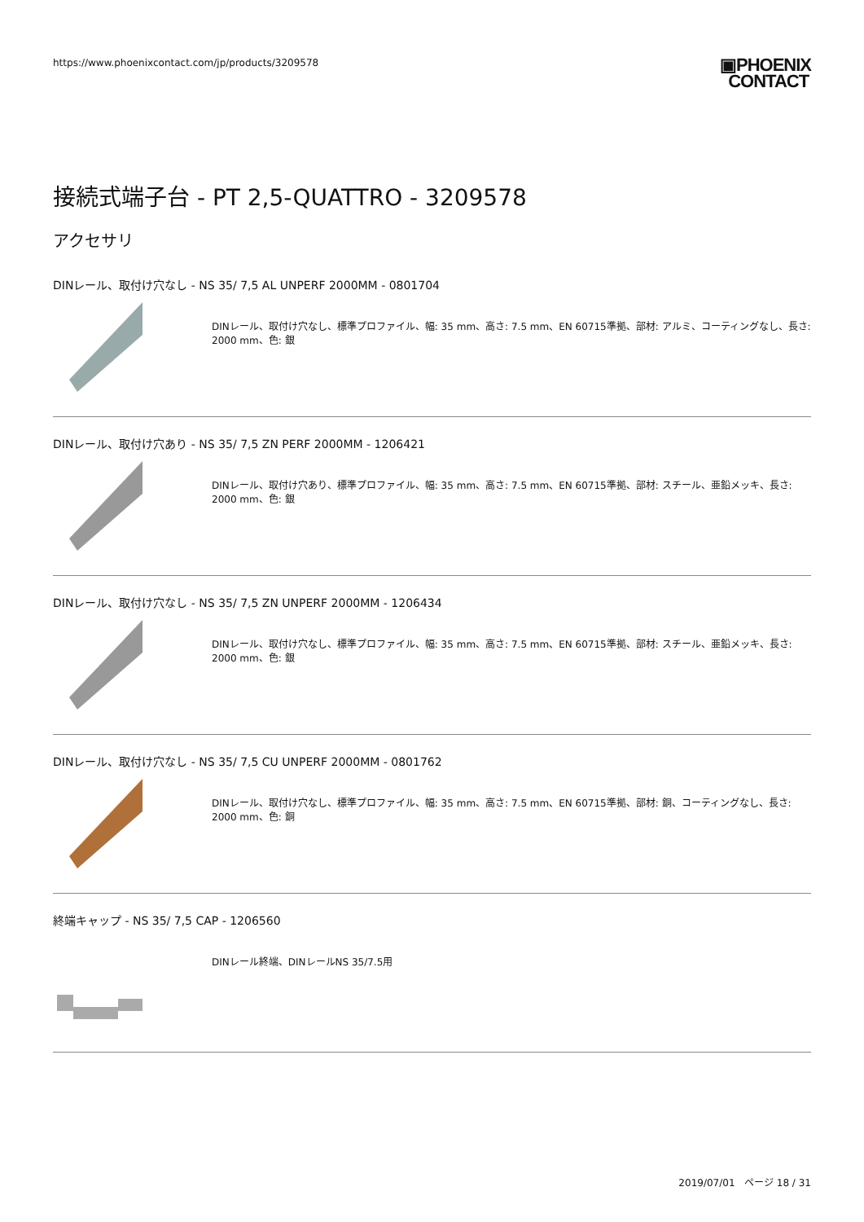https://www.phoenixcontact.com/jp/products/3209578
▣PHOENIX
CONTACT
接続式端子台 - PT 2,5-QUATTRO - 3209578
アクセサリ
DINレール、取付け穴なし - NS 35/ 7,5 AL UNPERF 2000MM - 0801704
DINレール、取付け穴なし、標準プロファイル、幅: 35 mm、高さ: 7.5 mm、EN 60715準拠、部材: アルミ、コーティングなし、長さ: 2000 mm、色: 銀
DINレール、取付け穴あり - NS 35/ 7,5 ZN PERF 2000MM - 1206421
DINレール、取付け穴あり、標準プロファイル、幅: 35 mm、高さ: 7.5 mm、EN 60715準拠、部材: スチール、亜鉛メッキ、長さ: 2000 mm、色: 銀
DINレール、取付け穴なし - NS 35/ 7,5 ZN UNPERF 2000MM - 1206434
DINレール、取付け穴なし、標準プロファイル、幅: 35 mm、高さ: 7.5 mm、EN 60715準拠、部材: スチール、亜鉛メッキ、長さ: 2000 mm、色: 銀
DINレール、取付け穴なし - NS 35/ 7,5 CU UNPERF 2000MM - 0801762
DINレール、取付け穴なし、標準プロファイル、幅: 35 mm、高さ: 7.5 mm、EN 60715準拠、部材: 銅、コーティングなし、長さ: 2000 mm、色: 銅
終端キャップ - NS 35/ 7,5 CAP - 1206560
DINレール終端、DINレールNS 35/7.5用
2019/07/01 ページ 18 / 31